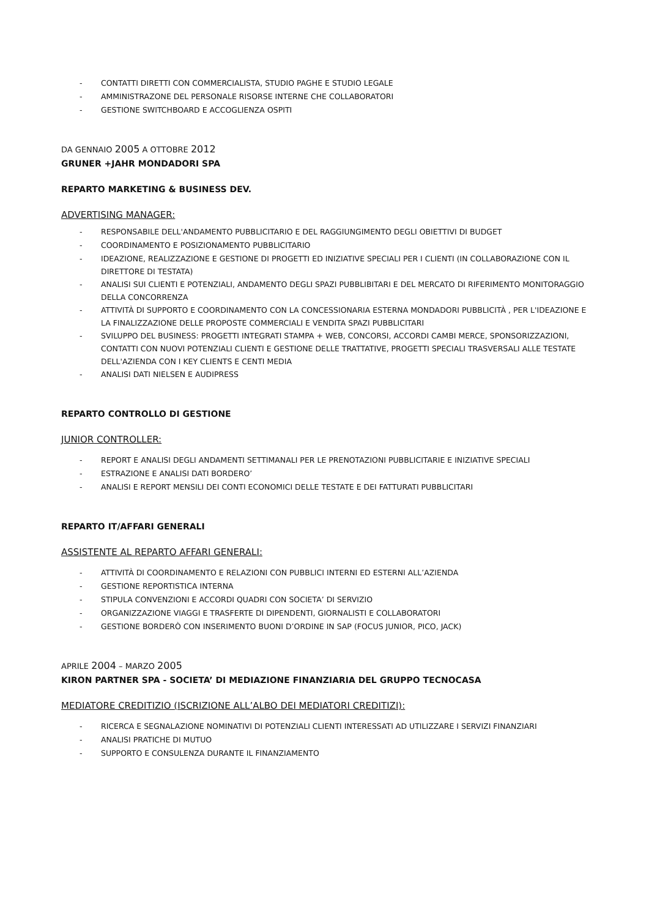- CONTATTI DIRETTI CON COMMERCIALISTA, STUDIO PAGHE E STUDIO LEGALE
- AMMINISTRAZONE DEL PERSONALE RISORSE INTERNE CHE COLLABORATORI
- GESTIONE SWITCHBOARD E ACCOGLIENZA OSPITI
DA GENNAIO 2005 A OTTOBRE 2012
GRUNER +JAHR MONDADORI SPA
REPARTO MARKETING & BUSINESS DEV.
ADVERTISING MANAGER:
- RESPONSABILE DELL'ANDAMENTO PUBBLICITARIO E DEL RAGGIUNGIMENTO DEGLI OBIETTIVI DI BUDGET
- COORDINAMENTO E POSIZIONAMENTO PUBBLICITARIO
- IDEAZIONE, REALIZZAZIONE E GESTIONE DI PROGETTI ED INIZIATIVE SPECIALI PER I CLIENTI (IN COLLABORAZIONE CON IL DIRETTORE DI TESTATA)
- ANALISI SUI CLIENTI E POTENZIALI, ANDAMENTO DEGLI SPAZI PUBBLIBITARI E DEL MERCATO DI RIFERIMENTO MONITORAGGIO DELLA CONCORRENZA
- ATTIVITÀ DI SUPPORTO E COORDINAMENTO CON LA CONCESSIONARIA ESTERNA MONDADORI PUBBLICITÀ , PER L'IDEAZIONE E LA FINALIZZAZIONE DELLE PROPOSTE COMMERCIALI E VENDITA SPAZI PUBBLICITARI
- SVILUPPO DEL BUSINESS: PROGETTI INTEGRATI STAMPA + WEB, CONCORSI, ACCORDI CAMBI MERCE, SPONSORIZZAZIONI, CONTATTI CON NUOVI POTENZIALI CLIENTI E GESTIONE DELLE TRATTATIVE, PROGETTI SPECIALI TRASVERSALI ALLE TESTATE DELL'AZIENDA CON I KEY CLIENTS E CENTI MEDIA
- ANALISI DATI NIELSEN E AUDIPRESS
REPARTO CONTROLLO DI GESTIONE
JUNIOR CONTROLLER:
- REPORT E ANALISI DEGLI ANDAMENTI SETTIMANALI PER LE PRENOTAZIONI PUBBLICITARIE E INIZIATIVE SPECIALI
- ESTRAZIONE E ANALISI DATI BORDERO’
- ANALISI E REPORT MENSILI DEI CONTI ECONOMICI DELLE TESTATE E DEI FATTURATI PUBBLICITARI
REPARTO IT/AFFARI GENERALI
ASSISTENTE AL REPARTO AFFARI GENERALI:
- ATTIVITÀ DI COORDINAMENTO E RELAZIONI CON PUBBLICI INTERNI ED ESTERNI ALL’AZIENDA
- GESTIONE REPORTISTICA INTERNA
- STIPULA CONVENZIONI E ACCORDI QUADRI CON SOCIETA’ DI SERVIZIO
- ORGANIZZAZIONE VIAGGI E TRASFERTE DI DIPENDENTI, GIORNALISTI E COLLABORATORI
- GESTIONE BORDERÒ CON INSERIMENTO BUONI D’ORDINE IN SAP (FOCUS JUNIOR, PICO, JACK)
APRILE 2004 – MARZO 2005
KIRON PARTNER SPA - SOCIETA’ DI MEDIAZIONE FINANZIARIA DEL GRUPPO TECNOCASA
MEDIATORE CREDITIZIO (ISCRIZIONE ALL’ALBO DEI MEDIATORI CREDITIZI):
- RICERCA E SEGNALAZIONE NOMINATIVI DI POTENZIALI CLIENTI INTERESSATI AD UTILIZZARE I SERVIZI FINANZIARI
- ANALISI PRATICHE DI MUTUO
- SUPPORTO E CONSULENZA DURANTE IL FINANZIAMENTO